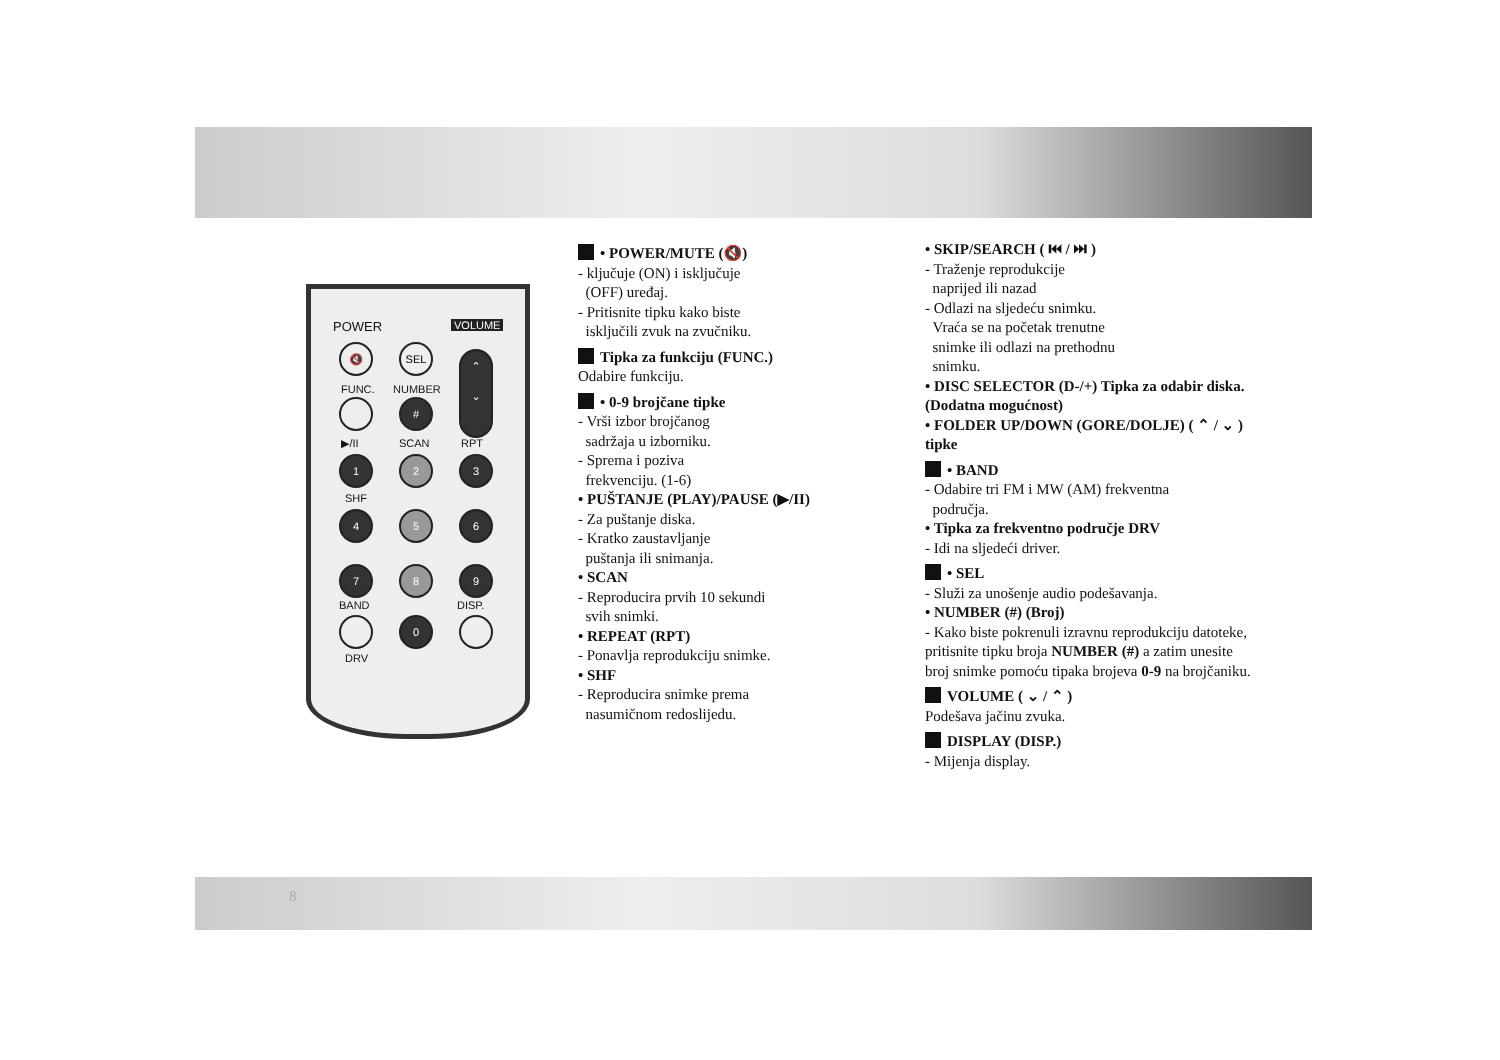POWER VOLUME
🔇 SEL
FUNC. NUMBER
#
⌃
⌄
▶/II SCAN RPT
1 2 3
SHF
4 5 6
7 8 9
BAND DISP.
0
DRV
• POWER/MUTE (🔇)
- ključuje (ON) i isključuje
(OFF) uređaj.
- Pritisnite tipku kako biste
isključili zvuk na zvučniku.
Tipka za funkciju (FUNC.)
Odabire funkciju.
• 0-9 brojčane tipke
- Vrši izbor brojčanog
sadržaja u izborniku.
- Sprema i poziva
frekvenciju. (1-6)
• PUŠTANJE (PLAY)/PAUSE (▶/II)
- Za puštanje diska.
- Kratko zaustavljanje
puštanja ili snimanja.
• SCAN
- Reproducira prvih 10 sekundi
svih snimki.
• REPEAT (RPT)
- Ponavlja reprodukciju snimke.
• SHF
- Reproducira snimke prema
nasumičnom redoslijedu.
• SKIP/SEARCH ( ⏮ / ⏭ )
- Traženje reprodukcije
naprijed ili nazad
- Odlazi na sljedeću snimku.
Vraća se na početak trenutne
snimke ili odlazi na prethodnu
snimku.
• DISC SELECTOR (D-/+) Tipka za odabir diska. (Dodatna mogućnost)
• FOLDER UP/DOWN (GORE/DOLJE) ( ⌃ / ⌄ ) tipke
• BAND
- Odabire tri FM i MW (AM) frekventna
područja.
• Tipka za frekventno područje DRV
- Idi na sljedeći driver.
• SEL
- Služi za unošenje audio podešavanja.
• NUMBER (#) (Broj)
- Kako biste pokrenuli izravnu reprodukciju datoteke, pritisnite tipku broja NUMBER (#) a zatim unesite broj snimke pomoću tipaka brojeva 0-9 na brojčaniku.
VOLUME ( ⌄ / ⌃ )
Podešava jačinu zvuka.
DISPLAY (DISP.)
- Mijenja display.
8